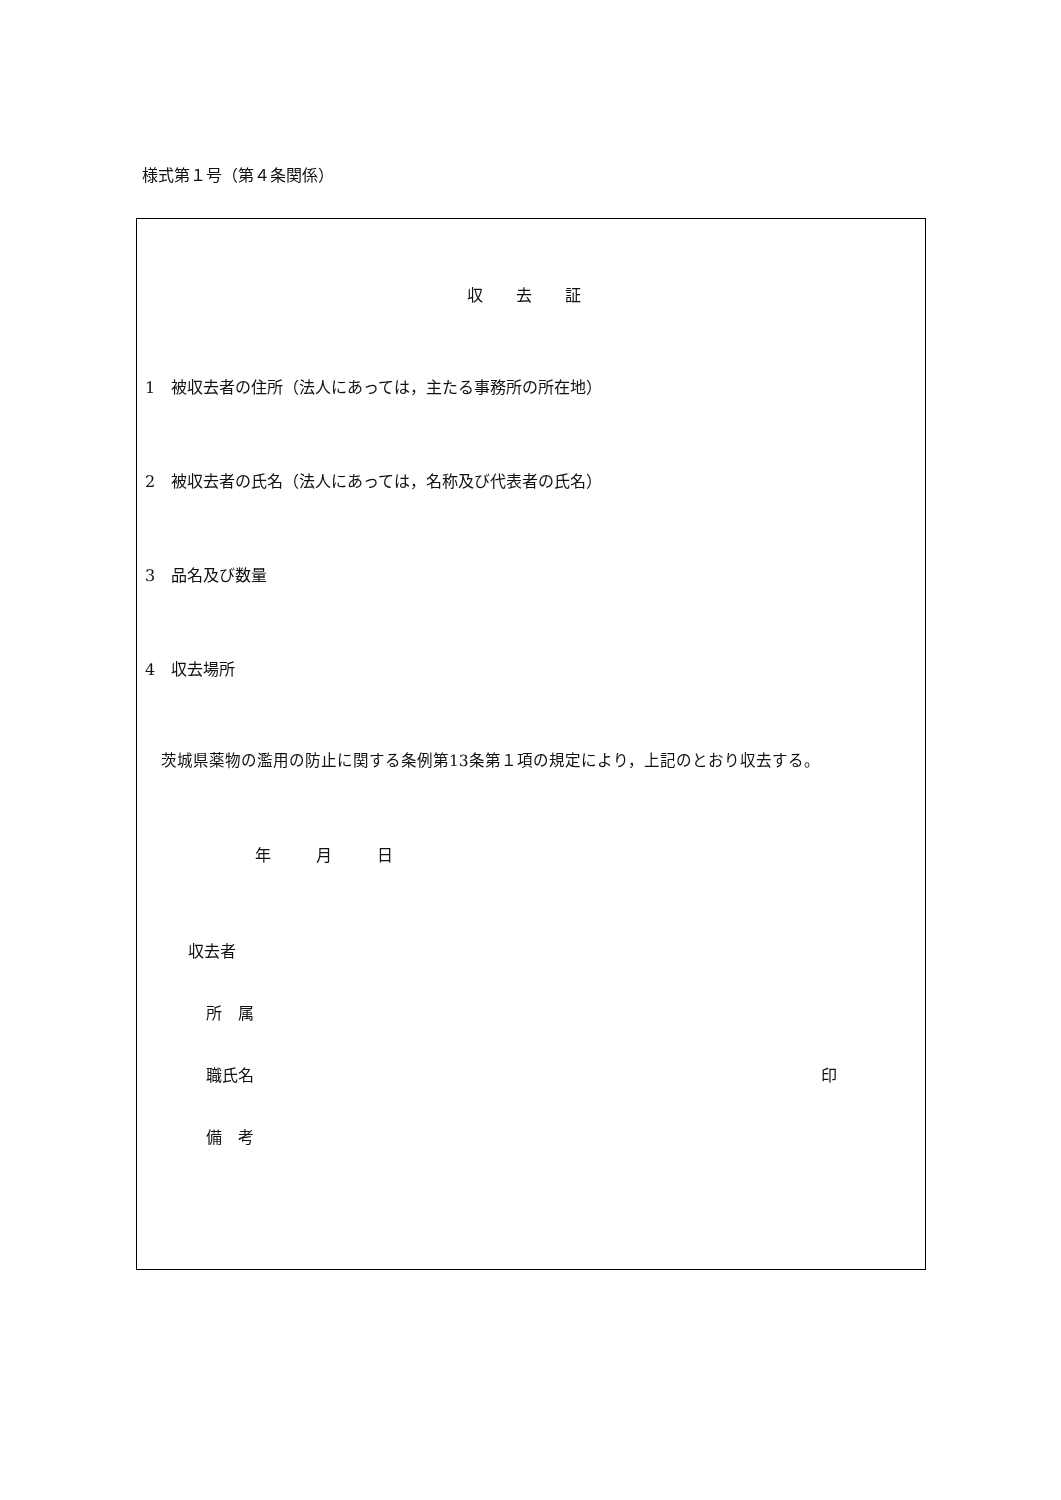様式第１号（第４条関係）
収 去 証
1　被収去者の住所（法人にあっては，主たる事務所の所在地）
2　被収去者の氏名（法人にあっては，名称及び代表者の氏名）
3　品名及び数量
4　収去場所
茨城県薬物の濫用の防止に関する条例第13条第１項の規定により，上記のとおり収去する。
年 月 日
収去者
所　属
職氏名 印
備　考